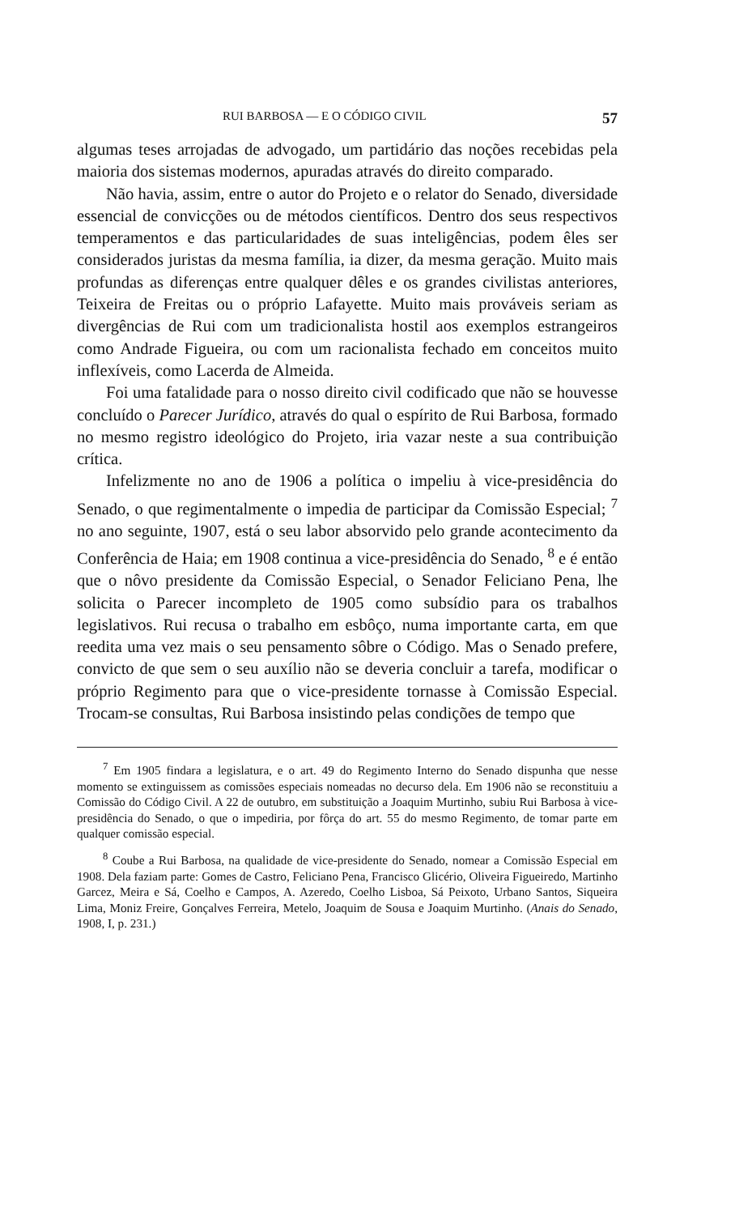RUI BARBOSA — E O CÓDIGO CIVIL 57
algumas teses arrojadas de advogado, um partidário das noções recebidas pela maioria dos sistemas modernos, apuradas através do direito comparado.
Não havia, assim, entre o autor do Projeto e o relator do Senado, diversidade essencial de convicções ou de métodos científicos. Dentro dos seus respectivos temperamentos e das particularidades de suas inteligências, podem êles ser considerados juristas da mesma família, ia dizer, da mesma geração. Muito mais profundas as diferenças entre qualquer dêles e os grandes civilistas anteriores, Teixeira de Freitas ou o próprio Lafayette. Muito mais prováveis seriam as divergências de Rui com um tradicionalista hostil aos exemplos estrangeiros como Andrade Figueira, ou com um racionalista fechado em conceitos muito inflexíveis, como Lacerda de Almeida.
Foi uma fatalidade para o nosso direito civil codificado que não se houvesse concluído o Parecer Jurídico, através do qual o espírito de Rui Barbosa, formado no mesmo registro ideológico do Projeto, iria vazar neste a sua contribuição crítica.
Infelizmente no ano de 1906 a política o impeliu à vice-presidência do Senado, o que regimentalmente o impedia de participar da Comissão Especial; <sup>7</sup> no ano seguinte, 1907, está o seu labor absorvido pelo grande acontecimento da Conferência de Haia; em 1908 continua a vice-presidência do Senado, <sup>8</sup> e é então que o nôvo presidente da Comissão Especial, o Senador Feliciano Pena, lhe solicita o Parecer incompleto de 1905 como subsídio para os trabalhos legislativos. Rui recusa o trabalho em esbôço, numa importante carta, em que reedita uma vez mais o seu pensamento sôbre o Código. Mas o Senado prefere, convicto de que sem o seu auxílio não se deveria concluir a tarefa, modificar o próprio Regimento para que o vice-presidente tornasse à Comissão Especial. Trocam-se consultas, Rui Barbosa insistindo pelas condições de tempo que
<sup>7</sup> Em 1905 findara a legislatura, e o art. 49 do Regimento Interno do Senado dispunha que nesse momento se extinguissem as comissões especiais nomeadas no decurso dela. Em 1906 não se reconstituiu a Comissão do Código Civil. A 22 de outubro, em substituição a Joaquim Murtinho, subiu Rui Barbosa à vice-presidência do Senado, o que o impediria, por fôrça do art. 55 do mesmo Regimento, de tomar parte em qualquer comissão especial.
<sup>8</sup> Coube a Rui Barbosa, na qualidade de vice-presidente do Senado, nomear a Comissão Especial em 1908. Dela faziam parte: Gomes de Castro, Feliciano Pena, Francisco Glicério, Oliveira Figueiredo, Martinho Garcez, Meira e Sá, Coelho e Campos, A. Azeredo, Coelho Lisboa, Sá Peixoto, Urbano Santos, Siqueira Lima, Moniz Freire, Gonçalves Ferreira, Metelo, Joaquim de Sousa e Joaquim Murtinho. (Anais do Senado, 1908, I, p. 231.)